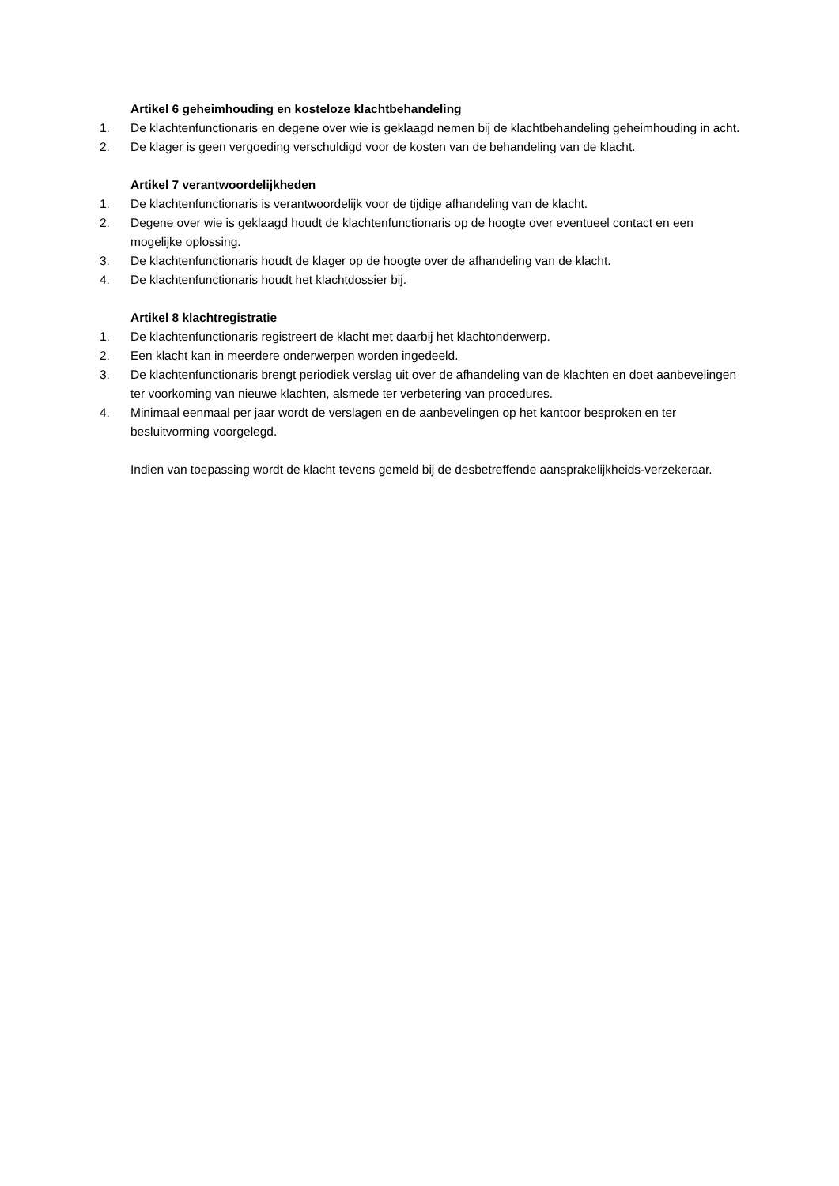Artikel 6 geheimhouding en kosteloze klachtbehandeling
1. De klachtenfunctionaris en degene over wie is geklaagd nemen bij de klachtbehandeling geheimhouding in acht.
2. De klager is geen vergoeding verschuldigd voor de kosten van de behandeling van de klacht.
Artikel 7 verantwoordelijkheden
1. De klachtenfunctionaris is verantwoordelijk voor de tijdige afhandeling van de klacht.
2. Degene over wie is geklaagd houdt de klachtenfunctionaris op de hoogte over eventueel contact en een mogelijke oplossing.
3. De klachtenfunctionaris houdt de klager op de hoogte over de afhandeling van de klacht.
4. De klachtenfunctionaris houdt het klachtdossier bij.
Artikel 8 klachtregistratie
1. De klachtenfunctionaris registreert de klacht met daarbij het klachtonderwerp.
2. Een klacht kan in meerdere onderwerpen worden ingedeeld.
3. De klachtenfunctionaris brengt periodiek verslag uit over de afhandeling van de klachten en doet aanbevelingen ter voorkoming van nieuwe klachten, alsmede ter verbetering van procedures.
4. Minimaal eenmaal per jaar wordt de verslagen en de aanbevelingen op het kantoor besproken en ter besluitvorming voorgelegd.
Indien van toepassing wordt de klacht tevens gemeld bij de desbetreffende aansprakelijkheids-verzekeraar.